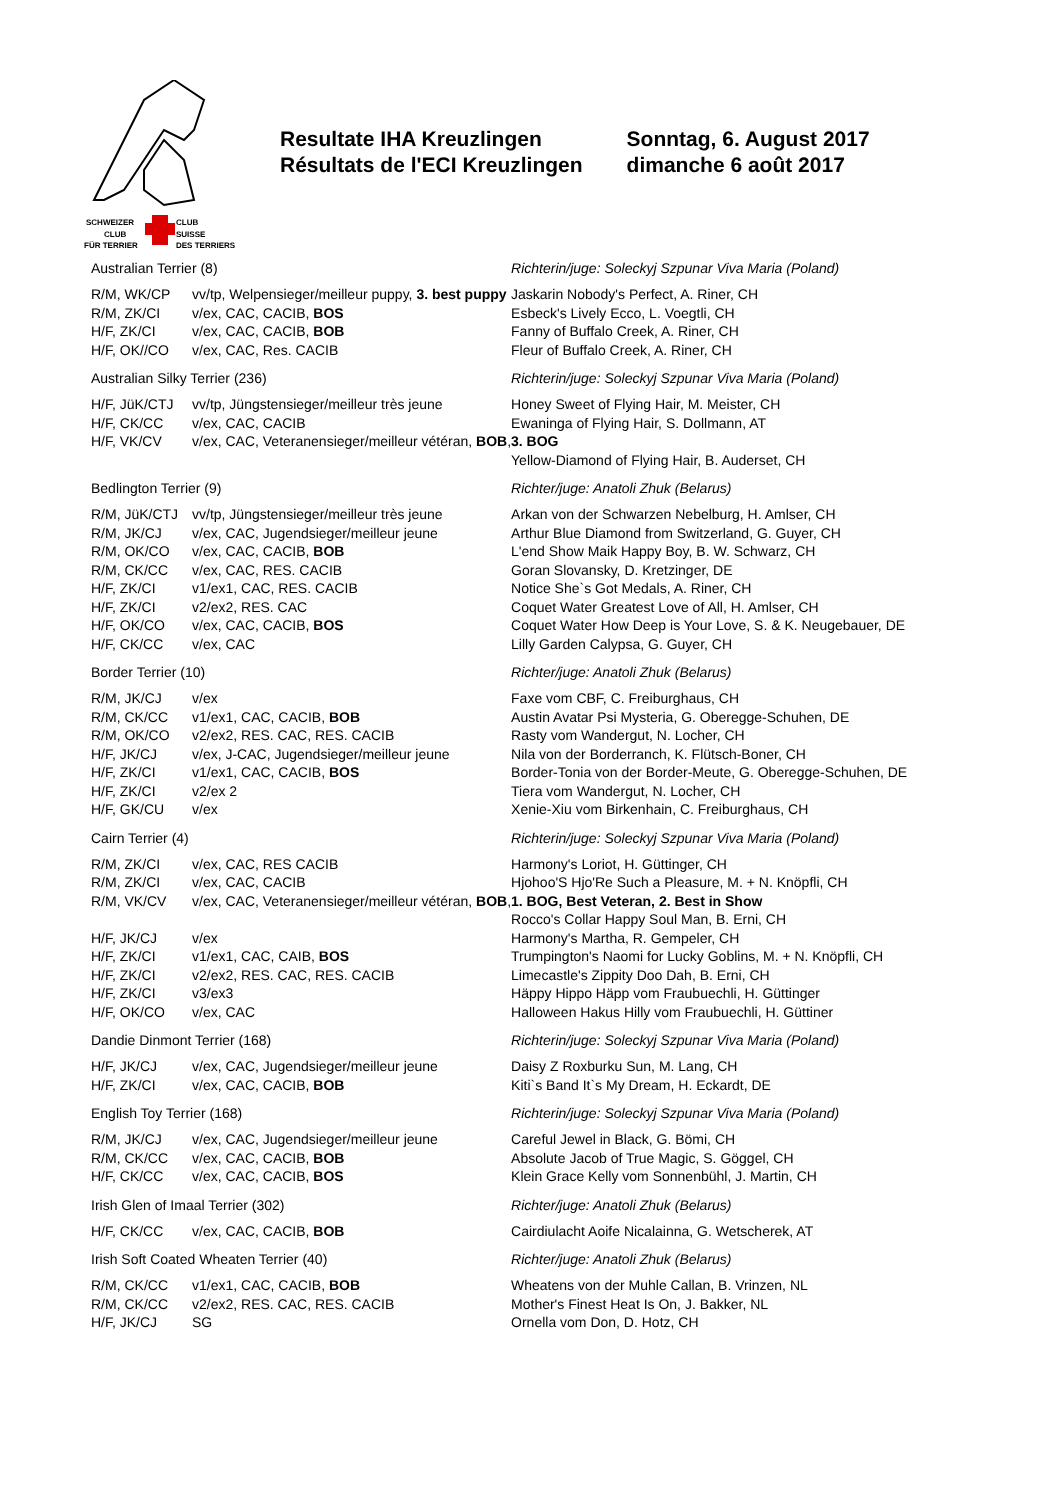SCHWEIZER
CLUB
CLUB
SUISSE
FÜR TERRIER
DES TERRIERS
Resultate IHA Kreuzlingen
Résultats de l'ECI Kreuzlingen
Sonntag, 6. August 2017
dimanche 6 août 2017
| Australian Terrier (8) | | Richterin/juge: Soleckyj Szpunar Viva Maria (Poland) |
| R/M, WK/CP | vv/tp, Welpensieger/meilleur puppy, 3. best puppy | Jaskarin Nobody's Perfect, A. Riner, CH |
| R/M, ZK/CI | v/ex, CAC, CACIB, BOS | Esbeck's Lively Ecco, L. Voegtli, CH |
| H/F, ZK/CI | v/ex, CAC, CACIB, BOB | Fanny of Buffalo Creek, A. Riner, CH |
| H/F, OK//CO | v/ex, CAC, Res. CACIB | Fleur of Buffalo Creek, A. Riner, CH |
| Australian Silky Terrier (236) | | Richterin/juge: Soleckyj Szpunar Viva Maria (Poland) |
| H/F, JüK/CTJ | vv/tp, Jüngstensieger/meilleur très jeune | Honey Sweet of Flying Hair, M. Meister, CH |
| H/F, CK/CC | v/ex, CAC, CACIB | Ewaninga of Flying Hair, S. Dollmann, AT |
| H/F, VK/CV | v/ex, CAC, Veteranensieger/meilleur vétéran, BOB , | 3. BOG |
| | | Yellow-Diamond of Flying Hair, B. Auderset, CH |
| Bedlington Terrier (9) | | Richter/juge: Anatoli Zhuk (Belarus) |
| R/M, JüK/CTJ | vv/tp, Jüngstensieger/meilleur très jeune | Arkan von der Schwarzen Nebelburg, H. Amlser, CH |
| R/M, JK/CJ | v/ex, CAC, Jugendsieger/meilleur jeune | Arthur Blue Diamond from Switzerland, G. Guyer, CH |
| R/M, OK/CO | v/ex, CAC, CACIB, BOB | L'end Show Maik Happy Boy, B. W. Schwarz, CH |
| R/M, CK/CC | v/ex, CAC, RES. CACIB | Goran Slovansky, D. Kretzinger, DE |
| H/F, ZK/CI | v1/ex1, CAC, RES. CACIB | Notice She`s Got Medals, A. Riner, CH |
| H/F, ZK/CI | v2/ex2, RES. CAC | Coquet Water Greatest Love of All, H. Amlser, CH |
| H/F, OK/CO | v/ex, CAC, CACIB, BOS | Coquet Water How Deep is Your Love, S. & K. Neugebauer, DE |
| H/F, CK/CC | v/ex, CAC | Lilly Garden Calypsa, G. Guyer, CH |
| Border Terrier (10) | | Richter/juge: Anatoli Zhuk (Belarus) |
| R/M, JK/CJ | v/ex | Faxe vom CBF, C. Freiburghaus, CH |
| R/M, CK/CC | v1/ex1, CAC, CACIB, BOB | Austin Avatar Psi Mysteria, G. Oberegge-Schuhen, DE |
| R/M, OK/CO | v2/ex2, RES. CAC, RES. CACIB | Rasty vom Wandergut, N. Locher, CH |
| H/F, JK/CJ | v/ex, J-CAC, Jugendsieger/meilleur jeune | Nila von der Borderranch, K. Flütsch-Boner, CH |
| H/F, ZK/CI | v1/ex1, CAC, CACIB, BOS | Border-Tonia von der Border-Meute, G. Oberegge-Schuhen, DE |
| H/F, ZK/CI | v2/ex 2 | Tiera vom Wandergut, N. Locher, CH |
| H/F, GK/CU | v/ex | Xenie-Xiu vom Birkenhain, C. Freiburghaus, CH |
| Cairn Terrier (4) | | Richterin/juge: Soleckyj Szpunar Viva Maria (Poland) |
| R/M, ZK/CI | v/ex, CAC, RES CACIB | Harmony's Loriot, H. Güttinger, CH |
| R/M, ZK/CI | v/ex, CAC, CACIB | Hjohoo'S Hjo'Re Such a Pleasure, M. + N. Knöpfli, CH |
| R/M, VK/CV | v/ex, CAC, Veteranensieger/meilleur vétéran, BOB , | 1. BOG, Best Veteran, 2. Best in Show |
| | | Rocco's Collar Happy Soul Man, B. Erni, CH |
| H/F, JK/CJ | v/ex | Harmony's Martha, R. Gempeler, CH |
| H/F, ZK/CI | v1/ex1, CAC, CAIB, BOS | Trumpington's Naomi for Lucky Goblins, M. + N. Knöpfli, CH |
| H/F, ZK/CI | v2/ex2, RES. CAC, RES. CACIB | Limecastle's Zippity Doo Dah, B. Erni, CH |
| H/F, ZK/CI | v3/ex3 | Häppy Hippo Häpp vom Fraubuechli, H. Güttinger |
| H/F, OK/CO | v/ex, CAC | Halloween Hakus Hilly vom Fraubuechli, H. Güttiner |
| Dandie Dinmont Terrier (168) | | Richterin/juge: Soleckyj Szpunar Viva Maria (Poland) |
| H/F, JK/CJ | v/ex, CAC, Jugendsieger/meilleur jeune | Daisy Z Roxburku Sun, M. Lang, CH |
| H/F, ZK/CI | v/ex, CAC, CACIB, BOB | Kiti`s Band It`s My Dream, H. Eckardt, DE |
| English Toy Terrier (168) | | Richterin/juge: Soleckyj Szpunar Viva Maria (Poland) |
| R/M, JK/CJ | v/ex, CAC, Jugendsieger/meilleur jeune | Careful Jewel in Black, G. Bömi, CH |
| R/M, CK/CC | v/ex, CAC, CACIB, BOB | Absolute Jacob of True Magic, S. Göggel, CH |
| H/F, CK/CC | v/ex, CAC, CACIB, BOS | Klein Grace Kelly vom Sonnenbühl, J. Martin, CH |
| Irish Glen of Imaal Terrier (302) | | Richter/juge: Anatoli Zhuk (Belarus) |
| H/F, CK/CC | v/ex, CAC, CACIB, BOB | Cairdiulacht Aoife Nicalainna, G. Wetscherek, AT |
| Irish Soft Coated Wheaten Terrier (40) | | Richter/juge: Anatoli Zhuk (Belarus) |
| R/M, CK/CC | v1/ex1, CAC, CACIB, BOB | Wheatens von der Muhle Callan, B. Vrinzen, NL |
| R/M, CK/CC | v2/ex2, RES. CAC, RES. CACIB | Mother's Finest Heat Is On, J. Bakker, NL |
| H/F, JK/CJ | SG | Ornella vom Don, D. Hotz, CH |